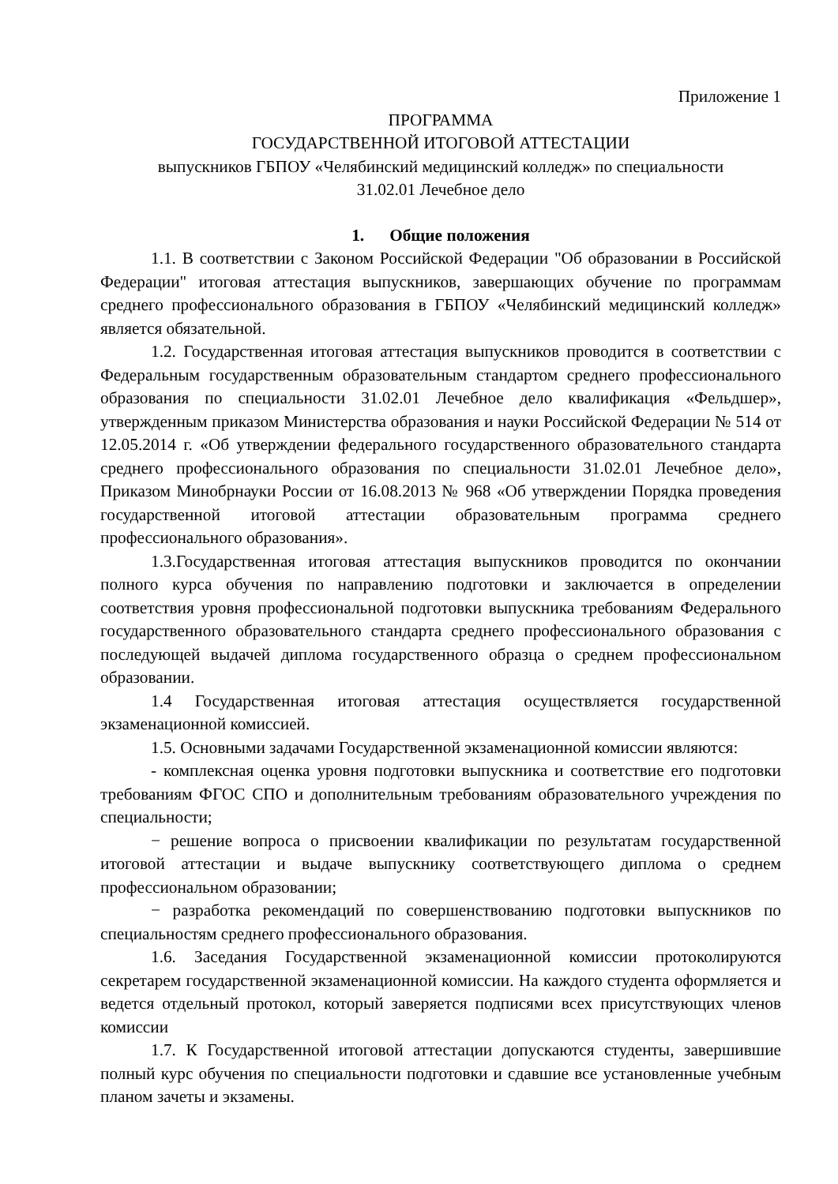Приложение 1
ПРОГРАММА
ГОСУДАРСТВЕННОЙ ИТОГОВОЙ АТТЕСТАЦИИ
выпускников ГБПОУ «Челябинский медицинский колледж» по специальности
31.02.01 Лечебное дело
1. Общие положения
1.1. В соответствии с Законом Российской Федерации "Об образовании в Российской Федерации" итоговая аттестация выпускников, завершающих обучение по программам среднего профессионального образования в ГБПОУ «Челябинский медицинский колледж» является обязательной.
1.2. Государственная итоговая аттестация выпускников проводится в соответствии с Федеральным государственным образовательным стандартом среднего профессионального образования по специальности 31.02.01 Лечебное дело квалификация «Фельдшер», утвержденным приказом Министерства образования и науки Российской Федерации № 514 от 12.05.2014 г. «Об утверждении федерального государственного образовательного стандарта среднего профессионального образования по специальности 31.02.01 Лечебное дело», Приказом Минобрнауки России от 16.08.2013 № 968 «Об утверждении Порядка проведения государственной итоговой аттестации образовательным программа среднего профессионального образования».
1.3.Государственная итоговая аттестация выпускников проводится по окончании полного курса обучения по направлению подготовки и заключается в определении соответствия уровня профессиональной подготовки выпускника требованиям Федерального государственного образовательного стандарта среднего профессионального образования с последующей выдачей диплома государственного образца о среднем профессиональном образовании.
1.4 Государственная итоговая аттестация осуществляется государственной экзаменационной комиссией.
1.5. Основными задачами Государственной экзаменационной комиссии являются:
- комплексная оценка уровня подготовки выпускника и соответствие его подготовки требованиям ФГОС СПО и дополнительным требованиям образовательного учреждения по специальности;
− решение вопроса о присвоении квалификации по результатам государственной итоговой аттестации и выдаче выпускнику соответствующего диплома о среднем профессиональном образовании;
− разработка рекомендаций по совершенствованию подготовки выпускников по специальностям среднего профессионального образования.
1.6. Заседания Государственной экзаменационной комиссии протоколируются секретарем государственной экзаменационной комиссии. На каждого студента оформляется и ведется отдельный протокол, который заверяется подписями всех присутствующих членов комиссии
1.7. К Государственной итоговой аттестации допускаются студенты, завершившие полный курс обучения по специальности подготовки и сдавшие все установленные учебным планом зачеты и экзамены.